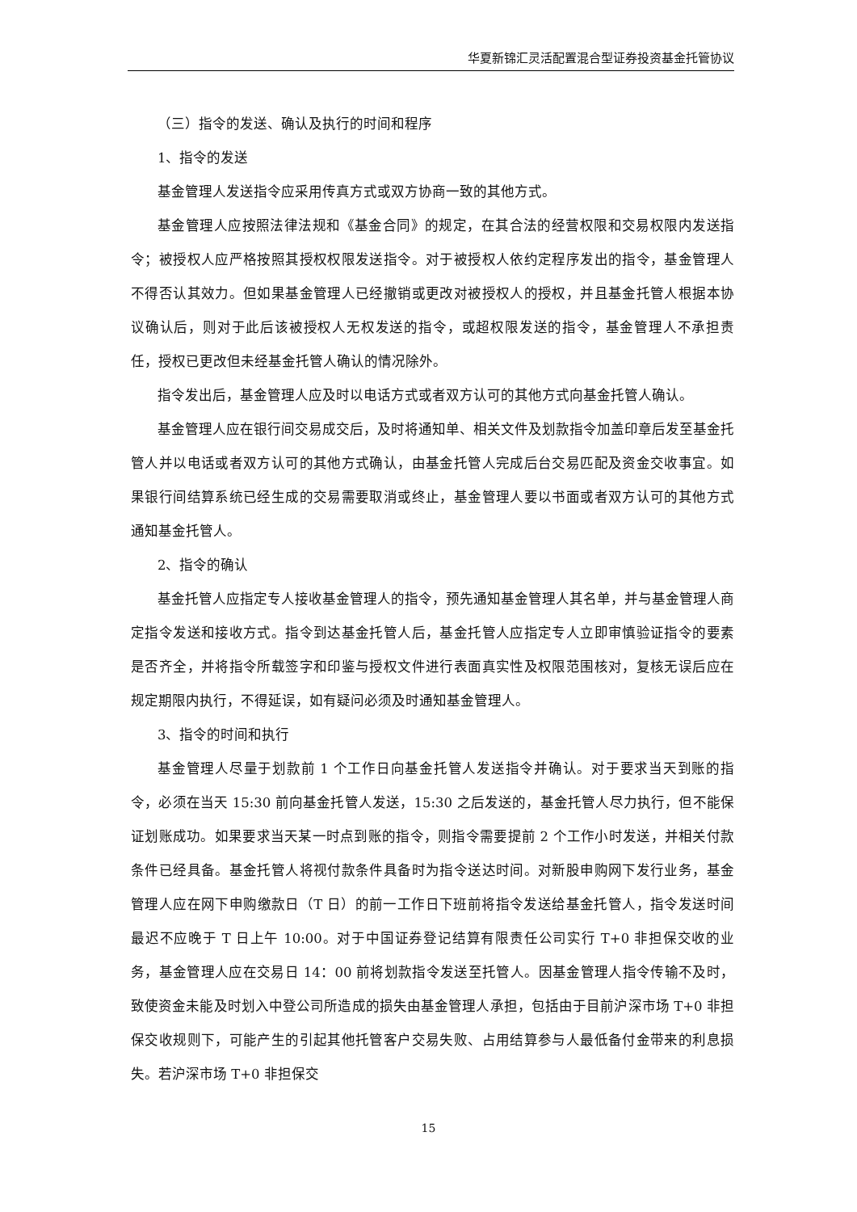华夏新锦汇灵活配置混合型证券投资基金托管协议
（三）指令的发送、确认及执行的时间和程序
1、指令的发送
基金管理人发送指令应采用传真方式或双方协商一致的其他方式。
基金管理人应按照法律法规和《基金合同》的规定，在其合法的经营权限和交易权限内发送指令；被授权人应严格按照其授权权限发送指令。对于被授权人依约定程序发出的指令，基金管理人不得否认其效力。但如果基金管理人已经撤销或更改对被授权人的授权，并且基金托管人根据本协议确认后，则对于此后该被授权人无权发送的指令，或超权限发送的指令，基金管理人不承担责任，授权已更改但未经基金托管人确认的情况除外。
指令发出后，基金管理人应及时以电话方式或者双方认可的其他方式向基金托管人确认。
基金管理人应在银行间交易成交后，及时将通知单、相关文件及划款指令加盖印章后发至基金托管人并以电话或者双方认可的其他方式确认，由基金托管人完成后台交易匹配及资金交收事宜。如果银行间结算系统已经生成的交易需要取消或终止，基金管理人要以书面或者双方认可的其他方式通知基金托管人。
2、指令的确认
基金托管人应指定专人接收基金管理人的指令，预先通知基金管理人其名单，并与基金管理人商定指令发送和接收方式。指令到达基金托管人后，基金托管人应指定专人立即审慎验证指令的要素是否齐全，并将指令所载签字和印鉴与授权文件进行表面真实性及权限范围核对，复核无误后应在规定期限内执行，不得延误，如有疑问必须及时通知基金管理人。
3、指令的时间和执行
基金管理人尽量于划款前 1 个工作日向基金托管人发送指令并确认。对于要求当天到账的指令，必须在当天 15:30 前向基金托管人发送，15:30 之后发送的，基金托管人尽力执行，但不能保证划账成功。如果要求当天某一时点到账的指令，则指令需要提前 2 个工作小时发送，并相关付款条件已经具备。基金托管人将视付款条件具备时为指令送达时间。对新股申购网下发行业务，基金管理人应在网下申购缴款日（T 日）的前一工作日下班前将指令发送给基金托管人，指令发送时间最迟不应晚于 T 日上午 10:00。对于中国证券登记结算有限责任公司实行 T+0 非担保交收的业务，基金管理人应在交易日 14：00 前将划款指令发送至托管人。因基金管理人指令传输不及时，致使资金未能及时划入中登公司所造成的损失由基金管理人承担，包括由于目前沪深市场 T+0 非担保交收规则下，可能产生的引起其他托管客户交易失败、占用结算参与人最低备付金带来的利息损失。若沪深市场 T+0 非担保交
15